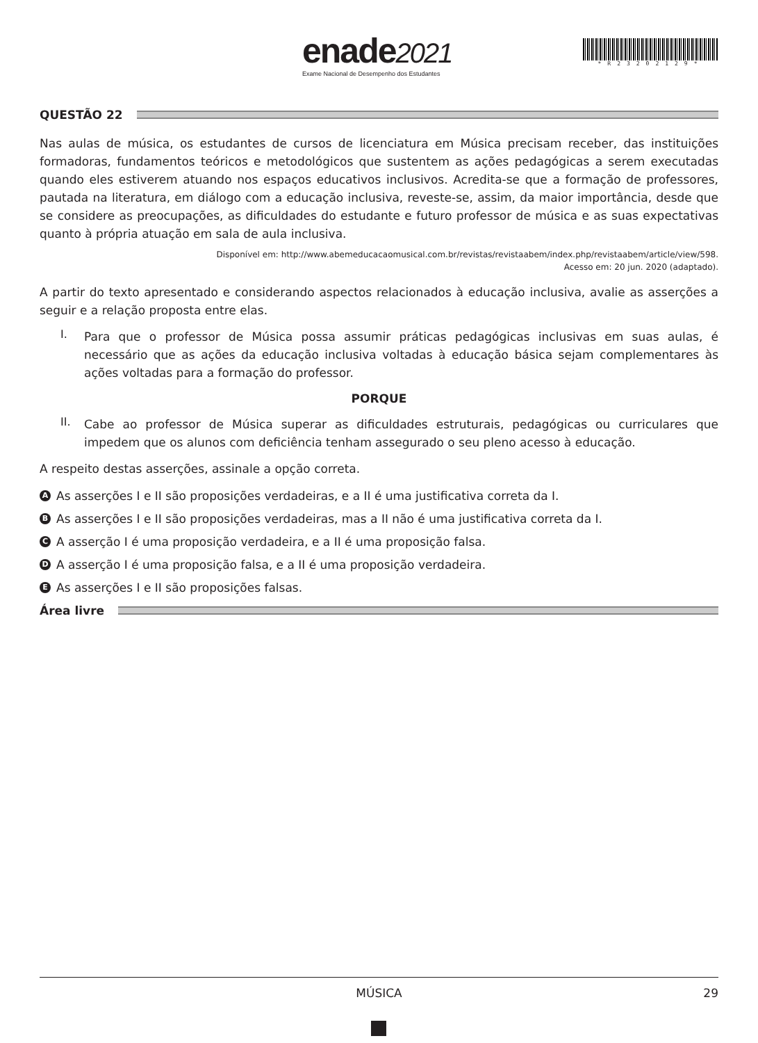enade2021
Exame Nacional de Desempenho dos Estudantes
*R23202129*
QUESTÃO 22
Nas aulas de música, os estudantes de cursos de licenciatura em Música precisam receber, das instituições formadoras, fundamentos teóricos e metodológicos que sustentem as ações pedagógicas a serem executadas quando eles estiverem atuando nos espaços educativos inclusivos. Acredita-se que a formação de professores, pautada na literatura, em diálogo com a educação inclusiva, reveste-se, assim, da maior importância, desde que se considere as preocupações, as dificuldades do estudante e futuro professor de música e as suas expectativas quanto à própria atuação em sala de aula inclusiva.
Disponível em: http://www.abemeducacaomusical.com.br/revistas/revistaabem/index.php/revistaabem/article/view/598.
Acesso em: 20 jun. 2020 (adaptado).
A partir do texto apresentado e considerando aspectos relacionados à educação inclusiva, avalie as asserções a seguir e a relação proposta entre elas.
I.
Para que o professor de Música possa assumir práticas pedagógicas inclusivas em suas aulas, é necessário que as ações da educação inclusiva voltadas à educação básica sejam complementares às ações voltadas para a formação do professor.
PORQUE
II.
Cabe ao professor de Música superar as dificuldades estruturais, pedagógicas ou curriculares que impedem que os alunos com deficiência tenham assegurado o seu pleno acesso à educação.
A respeito destas asserções, assinale a opção correta.
A As asserções I e II são proposições verdadeiras, e a II é uma justificativa correta da I.
B As asserções I e II são proposições verdadeiras, mas a II não é uma justificativa correta da I.
C A asserção I é uma proposição verdadeira, e a II é uma proposição falsa.
D A asserção I é uma proposição falsa, e a II é uma proposição verdadeira.
E As asserções I e II são proposições falsas.
Área livre
MÚSICA 29